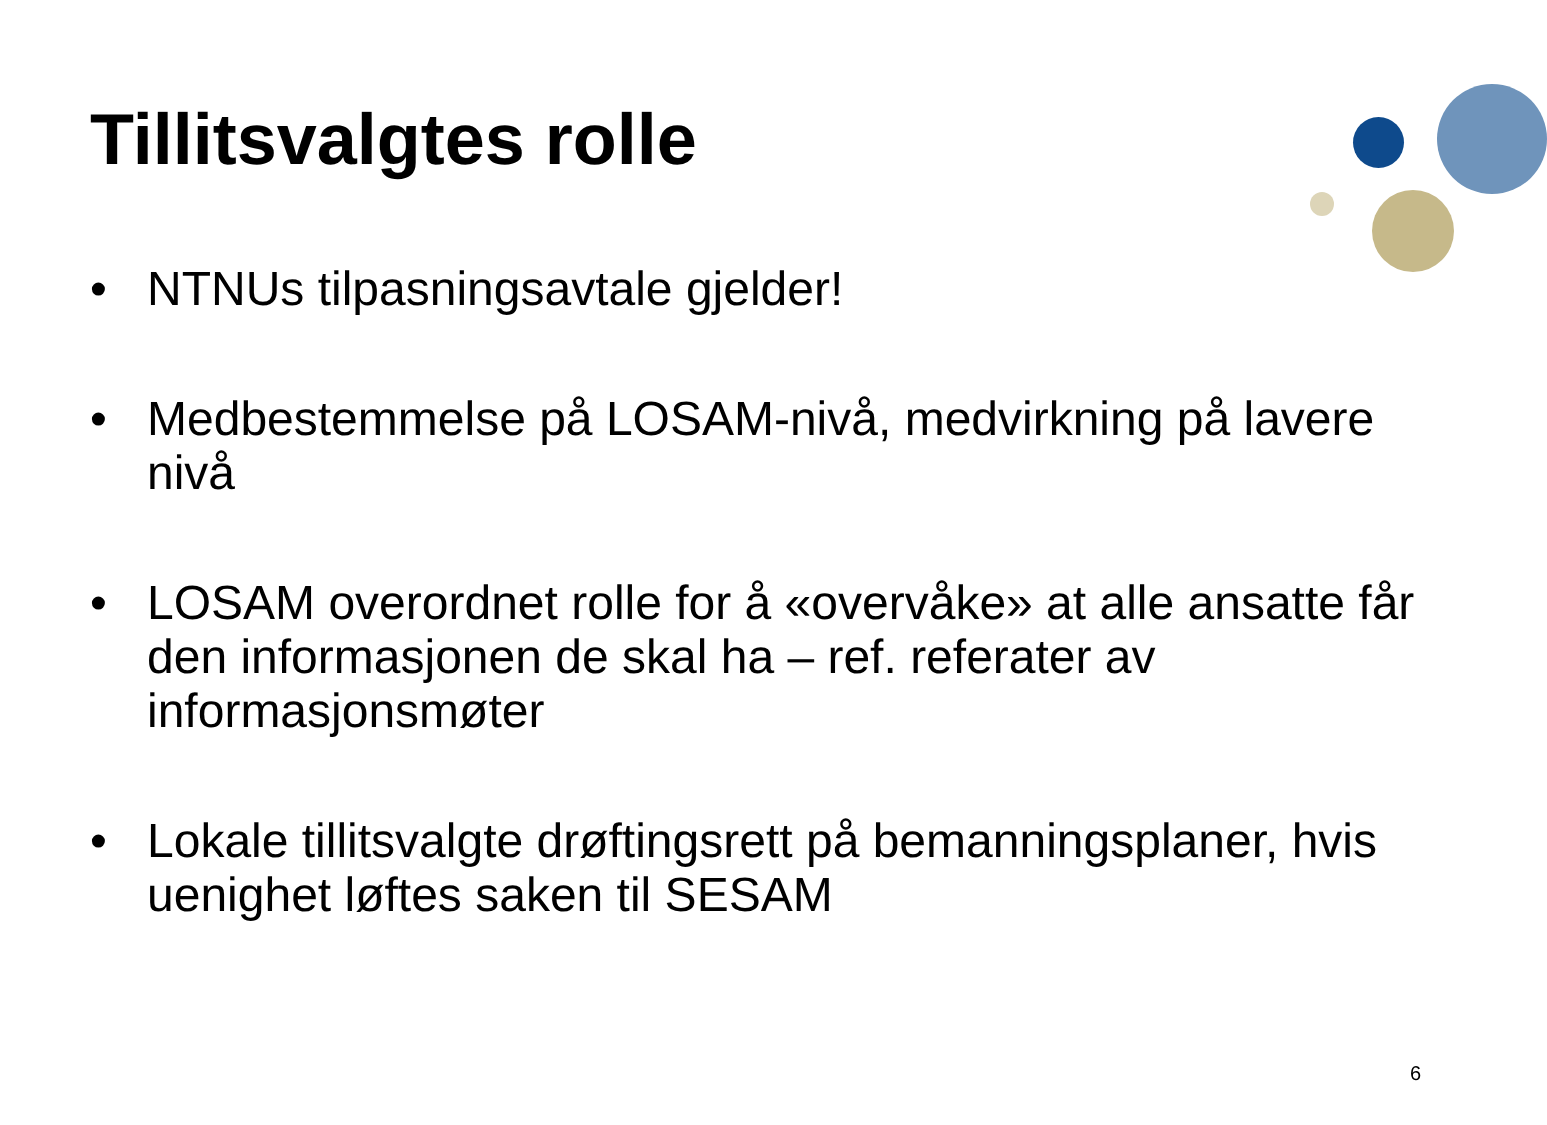Tillitsvalgtes rolle
• NTNUs tilpasningsavtale gjelder!
• Medbestemmelse på LOSAM-nivå, medvirkning på lavere nivå
• LOSAM overordnet rolle for å «overvåke» at alle ansatte får den informasjonen de skal ha – ref. referater av informasjonsmøter
• Lokale tillitsvalgte drøftingsrett på bemanningsplaner, hvis uenighet løftes saken til SESAM
6